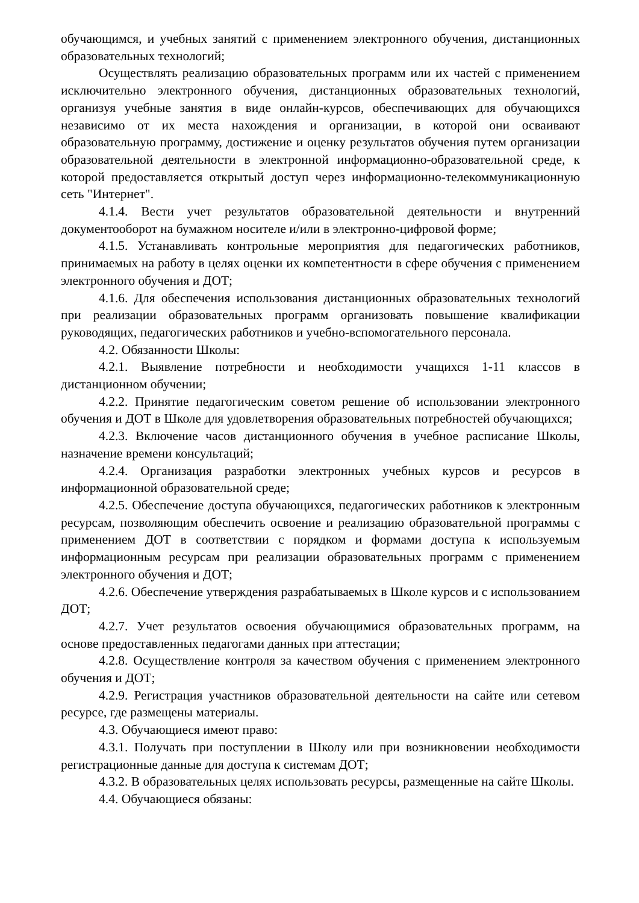обучающимся, и учебных занятий с применением электронного обучения, дистанционных образовательных технологий;
Осуществлять реализацию образовательных программ или их частей с применением исключительно электронного обучения, дистанционных образовательных технологий, организуя учебные занятия в виде онлайн-курсов, обеспечивающих для обучающихся независимо от их места нахождения и организации, в которой они осваивают образовательную программу, достижение и оценку результатов обучения путем организации образовательной деятельности в электронной информационно-образовательной среде, к которой предоставляется открытый доступ через информационно-телекоммуникационную сеть "Интернет".
4.1.4. Вести учет результатов образовательной деятельности и внутренний документооборот на бумажном носителе и/или в электронно-цифровой форме;
4.1.5. Устанавливать контрольные мероприятия для педагогических работников, принимаемых на работу в целях оценки их компетентности в сфере обучения с применением электронного обучения и ДОТ;
4.1.6. Для обеспечения использования дистанционных образовательных технологий при реализации образовательных программ организовать повышение квалификации руководящих, педагогических работников и учебно-вспомогательного персонала.
4.2. Обязанности Школы:
4.2.1. Выявление потребности и необходимости учащихся 1-11 классов в дистанционном обучении;
4.2.2. Принятие педагогическим советом решение об использовании электронного обучения и ДОТ в Школе для удовлетворения образовательных потребностей обучающихся;
4.2.3. Включение часов дистанционного обучения в учебное расписание Школы, назначение времени консультаций;
4.2.4. Организация разработки электронных учебных курсов и ресурсов в информационной образовательной среде;
4.2.5. Обеспечение доступа обучающихся, педагогических работников к электронным ресурсам, позволяющим обеспечить освоение и реализацию образовательной программы с применением ДОТ в соответствии с порядком и формами доступа к используемым информационным ресурсам при реализации образовательных программ с применением электронного обучения и ДОТ;
4.2.6. Обеспечение утверждения разрабатываемых в Школе курсов и с использованием ДОТ;
4.2.7. Учет результатов освоения обучающимися образовательных программ, на основе предоставленных педагогами данных при аттестации;
4.2.8. Осуществление контроля за качеством обучения с применением электронного обучения и ДОТ;
4.2.9. Регистрация участников образовательной деятельности на сайте или сетевом ресурсе, где размещены материалы.
4.3. Обучающиеся имеют право:
4.3.1. Получать при поступлении в Школу или при возникновении необходимости регистрационные данные для доступа к системам ДОТ;
4.3.2. В образовательных целях использовать ресурсы, размещенные на сайте Школы.
4.4. Обучающиеся обязаны: